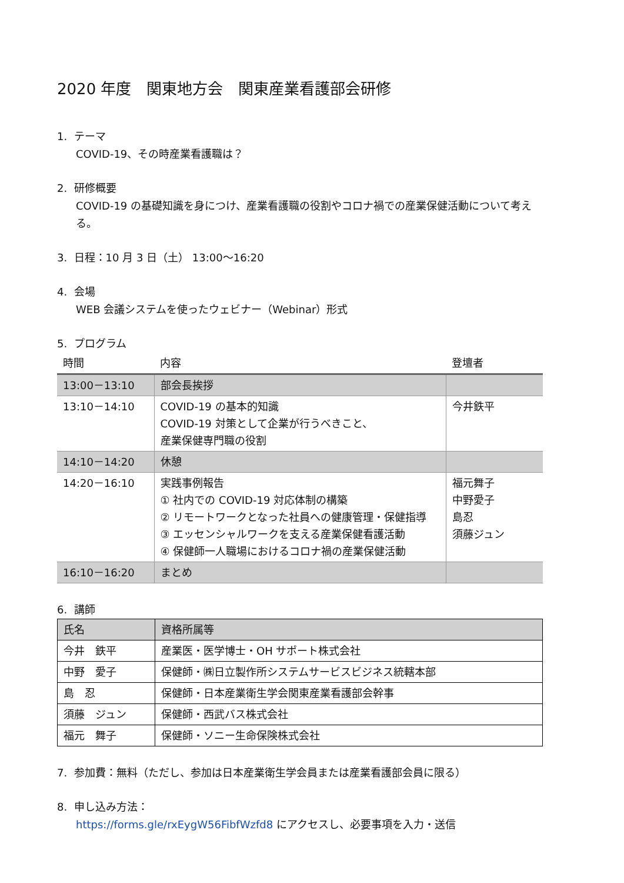2020 年度　関東地方会　関東産業看護部会研修
1. テーマ
COVID-19、その時産業看護職は？
2. 研修概要
COVID-19 の基礎知識を身につけ、産業看護職の役割やコロナ禍での産業保健活動について考える。
3. 日程：10 月 3 日（土） 13:00～16:20
4. 会場
WEB 会議システムを使ったウェビナー（Webinar）形式
5. プログラム
| 時間 | 内容 | 登壇者 |
| --- | --- | --- |
| 13:00－13:10 | 部会長挨拶 | |
| 13:10－14:10 | COVID-19 の基本的知識 COVID-19 対策として企業が行うべきこと、 産業保健専門職の役割 | 今井鉄平 |
| 14:10－14:20 | 休憩 | |
| 14:20－16:10 | 実践事例報告 ① 社内での COVID-19 対応体制の構築 ② リモートワークとなった社員への健康管理・保健指導 ③ エッセンシャルワークを支える産業保健看護活動 ④ 保健師一人職場におけるコロナ禍の産業保健活動 | 福元舞子 中野愛子 島忍 須藤ジュン |
| 16:10－16:20 | まとめ | |
6. 講師
| 氏名 | 資格所属等 |
| --- | --- |
| 今井 鉄平 | 産業医・医学博士・OH サポート株式会社 |
| 中野 愛子 | 保健師・㈱日立製作所システムサービスビジネス統轄本部 |
| 島 忍 | 保健師・日本産業衛生学会関東産業看護部会幹事 |
| 須藤 ジュン | 保健師・西武バス株式会社 |
| 福元 舞子 | 保健師・ソニー生命保険株式会社 |
7. 参加費：無料（ただし、参加は日本産業衛生学会員または産業看護部会員に限る）
8. 申し込み方法：
https://forms.gle/rxEygW56FibfWzfd8 にアクセスし、必要事項を入力・送信